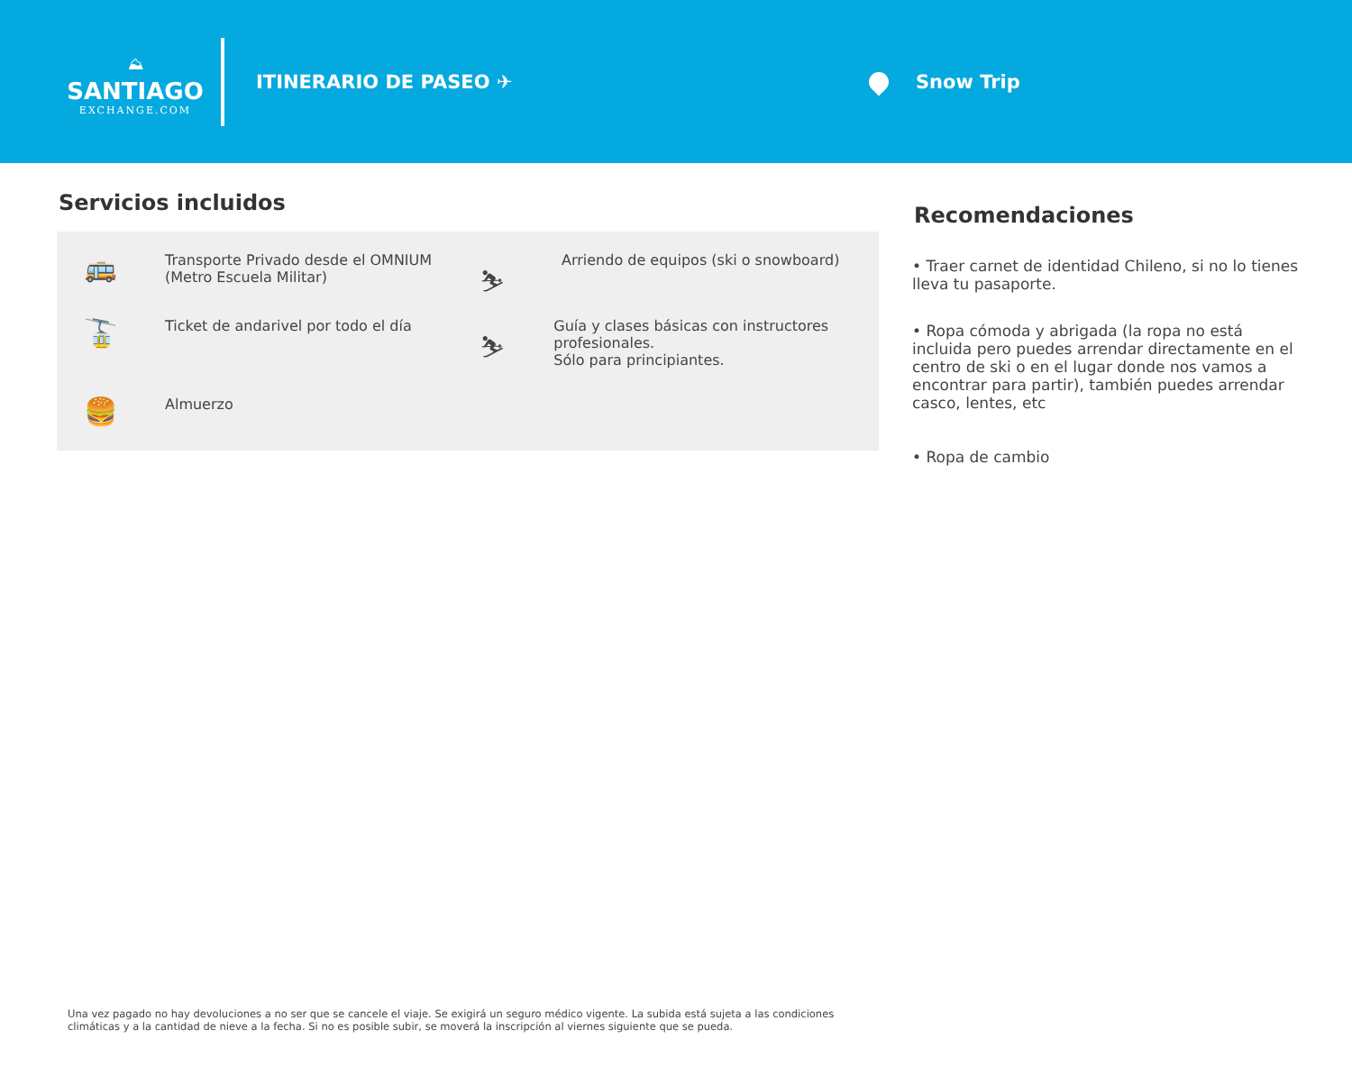⛰
SANTIAGO
EXCHANGE.COM
ITINERARIO DE PASEO ✈ Snow Trip
Servicios incluidos
🚌
Transporte Privado desde el OMNIUM
(Metro Escuela Militar)
⛷
Arriendo de equipos (ski o snowboard)
🚡
Ticket de andarivel por todo el día
⛷
Guía y clases básicas con instructores profesionales.
Sólo para principiantes.
🍔
Almuerzo
Recomendaciones
• Traer carnet de identidad Chileno, si no lo tienes lleva tu pasaporte.
• Ropa cómoda y abrigada (la ropa no está incluida pero puedes arrendar directamente en el centro de ski o en el lugar donde nos vamos a encontrar para partir), también puedes arrendar casco, lentes, etc
• Ropa de cambio
Una vez pagado no hay devoluciones a no ser que se cancele el viaje. Se exigirá un seguro médico vigente. La subida está sujeta a las condiciones climáticas y a la cantidad de nieve a la fecha. Si no es posible subir, se moverá la inscripción al viernes siguiente que se pueda.